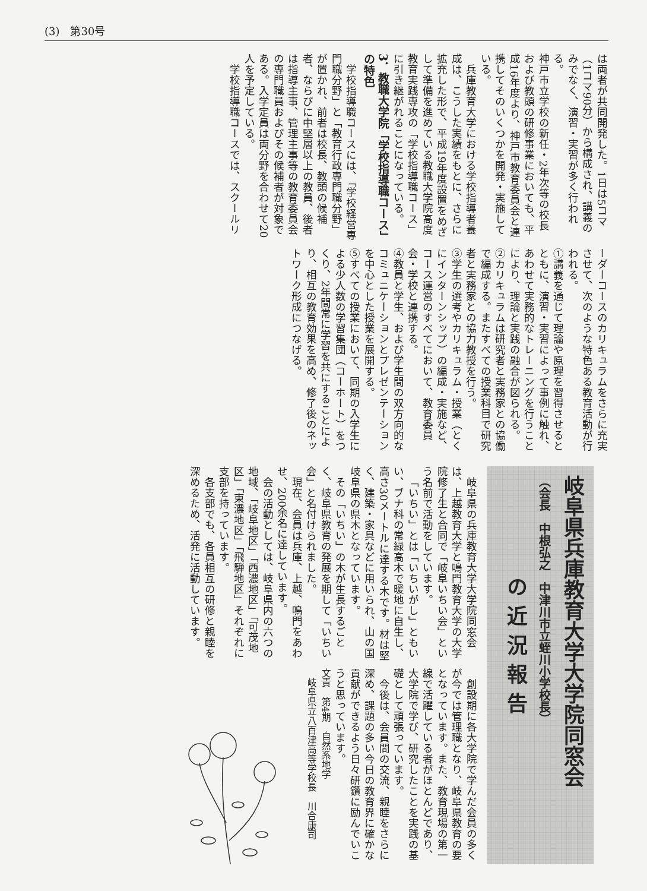(3)　第30号
は両者が共同開発した。1日は5コマ（1コマ90分）から構成され、講義のみでなく、演習・実習が多く行われる。
神戸市立学校の新任・2年次等の校長および教頭の研修事業においても、平成16年度より、神戸市教育委員会と連携してそのいくつかを開発・実施している。
兵庫教育大学における学校指導者養成は、こうした実績をもとに、さらに拡充した形で、平成19年度設置をめざして準備を進めている教職大学院高度教育実践専攻の「学校指導職コース」に引き継がれることになっている。
3．教職大学院「学校指導職コース」の特色
学校指導職コースには、「学校経営専門職分野」と「教育行政専門職分野」が置かれ、前者は校長、教頭の候補者、ならびに中堅層以上の教員、後者は指導主事、管理主事等の教育委員会の専門職員およびその候補者が対象である。入学定員は両分野を合わせて20人を予定している。
学校指導職コースでは、スクールリ
ーダーコースのカリキュラムをさらに充実させて、次のような特色ある教育活動が行われる。
①講義を通じて理論や原理を習得させるとともに、演習・実習によって事例に触れ、あわせて実務的なトレーニングを行うことにより、理論と実践の融合が図られる。
②カリキュラムは研究者と実務家との協働で編成する。またすべての授業科目で研究者と実務家との協力教授を行う。
③学生の選考やカリキュラム・授業（とくにインターンシップ）の編成・実施など、コース運営のすべてにおいて、教育委員会・学校と連携する。
④教員と学生、および学生間の双方向的なコミュニケーションとプレゼンテーションを中心とした授業を展開する。
⑤すべての授業において、同期の入学生による少人数の学習集団（コーホート）をつくり、2年間常に学習を共にすることにより、相互の教育効果を高め、修了後のネットワーク形成につなげる。
岐阜県兵庫教育大学大学院同窓会
（会長　中根弘之　中津川市立蛭川小学校長）
の近況報告
岐阜県の兵庫教育大学大学院同窓会は、上越教育大学と鳴門教育大学の大学院修了生と合同で「岐阜いちい会」という名前で活動をしています。
「いちい」とは「いちいがし」ともいい、ブナ科の常緑高木で暖地に自生し、高さ30メートルに達する木です。材は堅く、建築・家具などに用いられ、山の国岐阜県の県木となっています。
その「いちい」の木が生長するごとく、岐阜県教育の発展を期して「いちい会」と名付けられました。
現在、会員は兵庫、上越、鳴門をあわせ、200余名に達しています。
会の活動としては、岐阜県内の六つの地域、「岐阜地区」「西濃地区」「可茂地区」「東濃地区」「飛騨地区」それぞれに支部を持っています。
各支部でも、各員相互の研修と親睦を深めるため、活発に活動しています。
創設期に各大学院で学んだ会員の多くが今では管理職となり、岐阜県教育の要となっています。また、教育現場の第一線で活躍している者がほとんどであり、大学院で学び、研究したことを実践の基礎として頑張っています。
今後は、会員間の交流、親睦をさらに深め、課題の多い今日の教育界に確かな貢献ができるよう日々研鑽に励んでいこうと思っています。
文責　第4期　自然系地学
　岐阜県立八百津高等学校長　川合康司